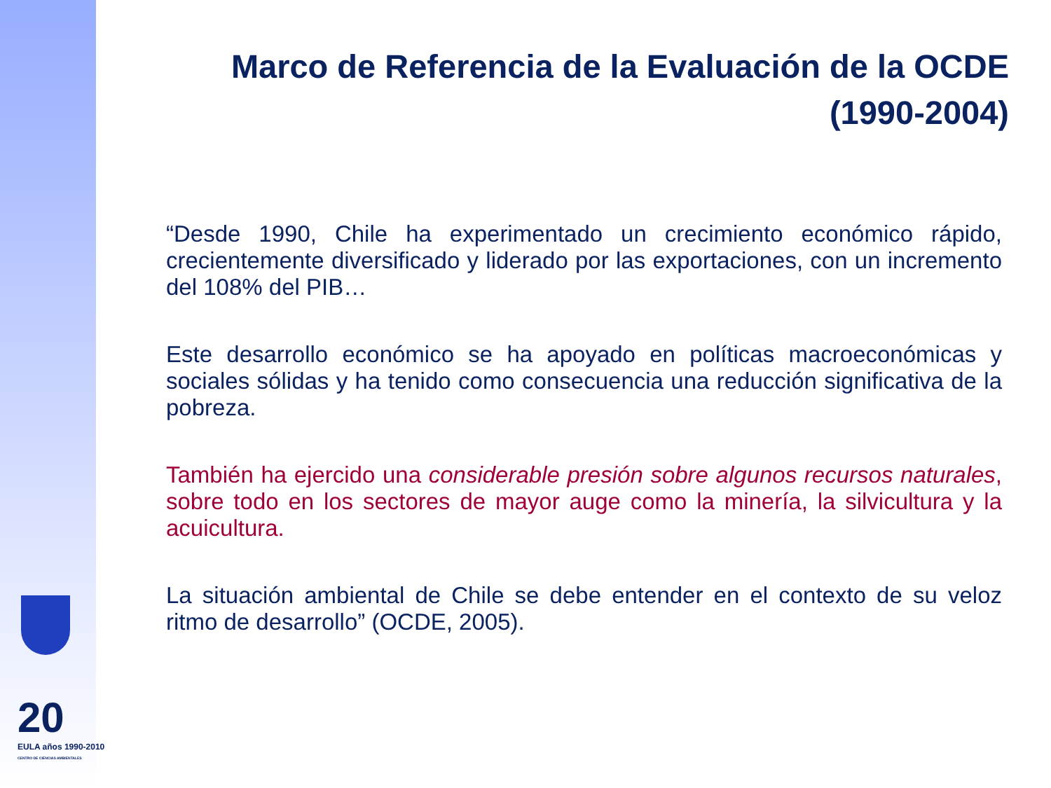20
EULA años 1990-2010
CENTRO DE CIENCIAS AMBIENTALES
Marco de Referencia de la Evaluación de la OCDE
(1990-2004)
“Desde 1990, Chile ha experimentado un crecimiento económico rápido, crecientemente diversificado y liderado por las exportaciones, con un incremento del 108% del PIB…
Este desarrollo económico se ha apoyado en políticas macroeconómicas y sociales sólidas y ha tenido como consecuencia una reducción significativa de la pobreza.
También ha ejercido una considerable presión sobre algunos recursos naturales, sobre todo en los sectores de mayor auge como la minería, la silvicultura y la acuicultura.
La situación ambiental de Chile se debe entender en el contexto de su veloz ritmo de desarrollo” (OCDE, 2005).